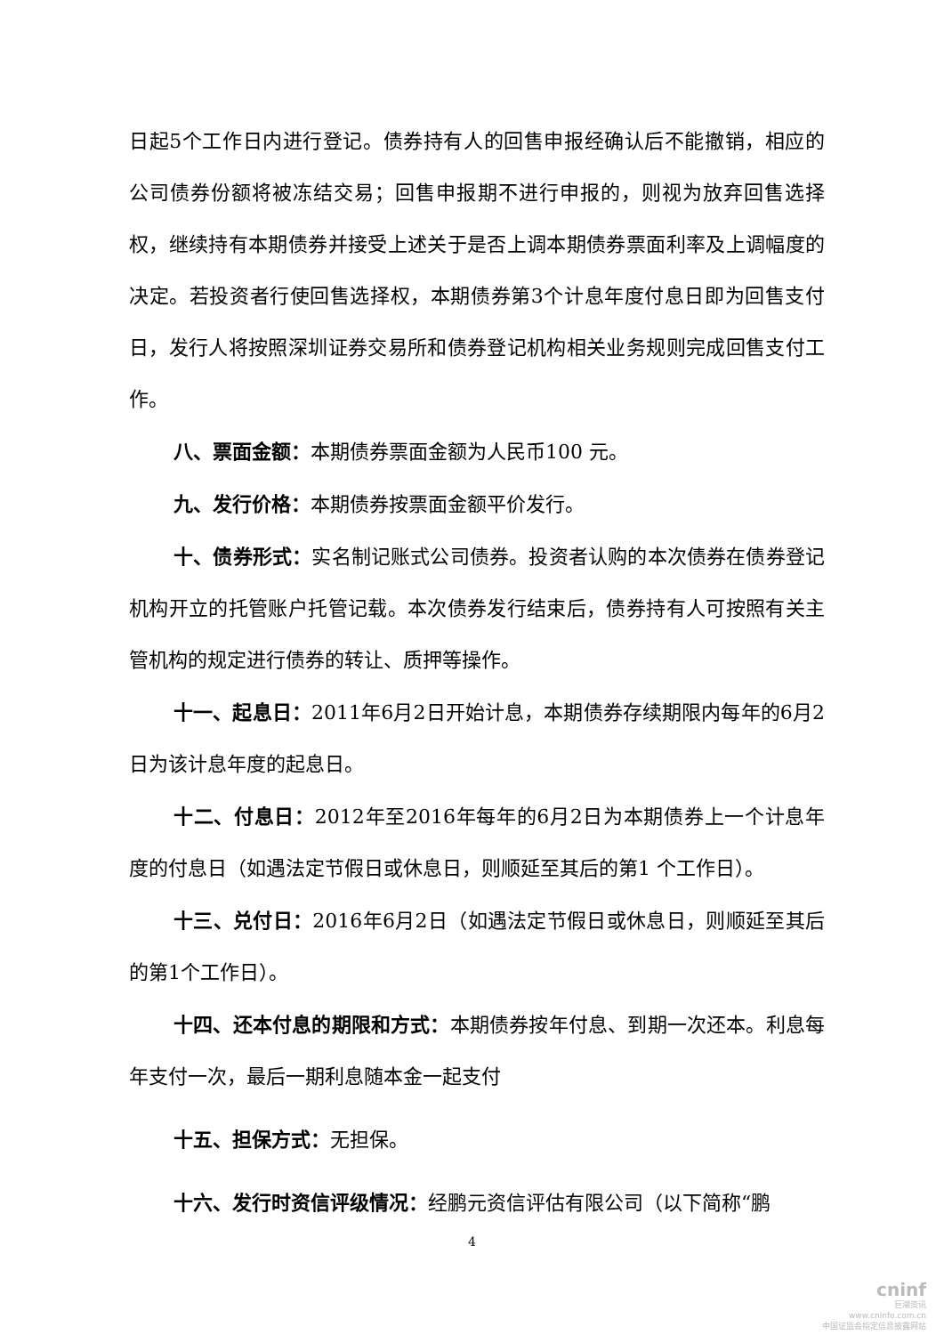日起5个工作日内进行登记。债券持有人的回售申报经确认后不能撤销，相应的公司债券份额将被冻结交易；回售申报期不进行申报的，则视为放弃回售选择权，继续持有本期债券并接受上述关于是否上调本期债券票面利率及上调幅度的决定。若投资者行使回售选择权，本期债券第3个计息年度付息日即为回售支付日，发行人将按照深圳证券交易所和债券登记机构相关业务规则完成回售支付工作。
八、票面金额：本期债券票面金额为人民币100 元。
九、发行价格：本期债券按票面金额平价发行。
十、债券形式：实名制记账式公司债券。投资者认购的本次债券在债券登记机构开立的托管账户托管记载。本次债券发行结束后，债券持有人可按照有关主管机构的规定进行债券的转让、质押等操作。
十一、起息日：2011年6月2日开始计息，本期债券存续期限内每年的6月2日为该计息年度的起息日。
十二、付息日：2012年至2016年每年的6月2日为本期债券上一个计息年度的付息日（如遇法定节假日或休息日，则顺延至其后的第1 个工作日）。
十三、兑付日：2016年6月2日（如遇法定节假日或休息日，则顺延至其后的第1个工作日）。
十四、还本付息的期限和方式：本期债券按年付息、到期一次还本。利息每年支付一次，最后一期利息随本金一起支付
十五、担保方式：无担保。
十六、发行时资信评级情况：经鹏元资信评估有限公司（以下简称“鹏
4
cninf
巨潮资讯
www.cninfo.com.cn
中国证监会指定信息披露网站